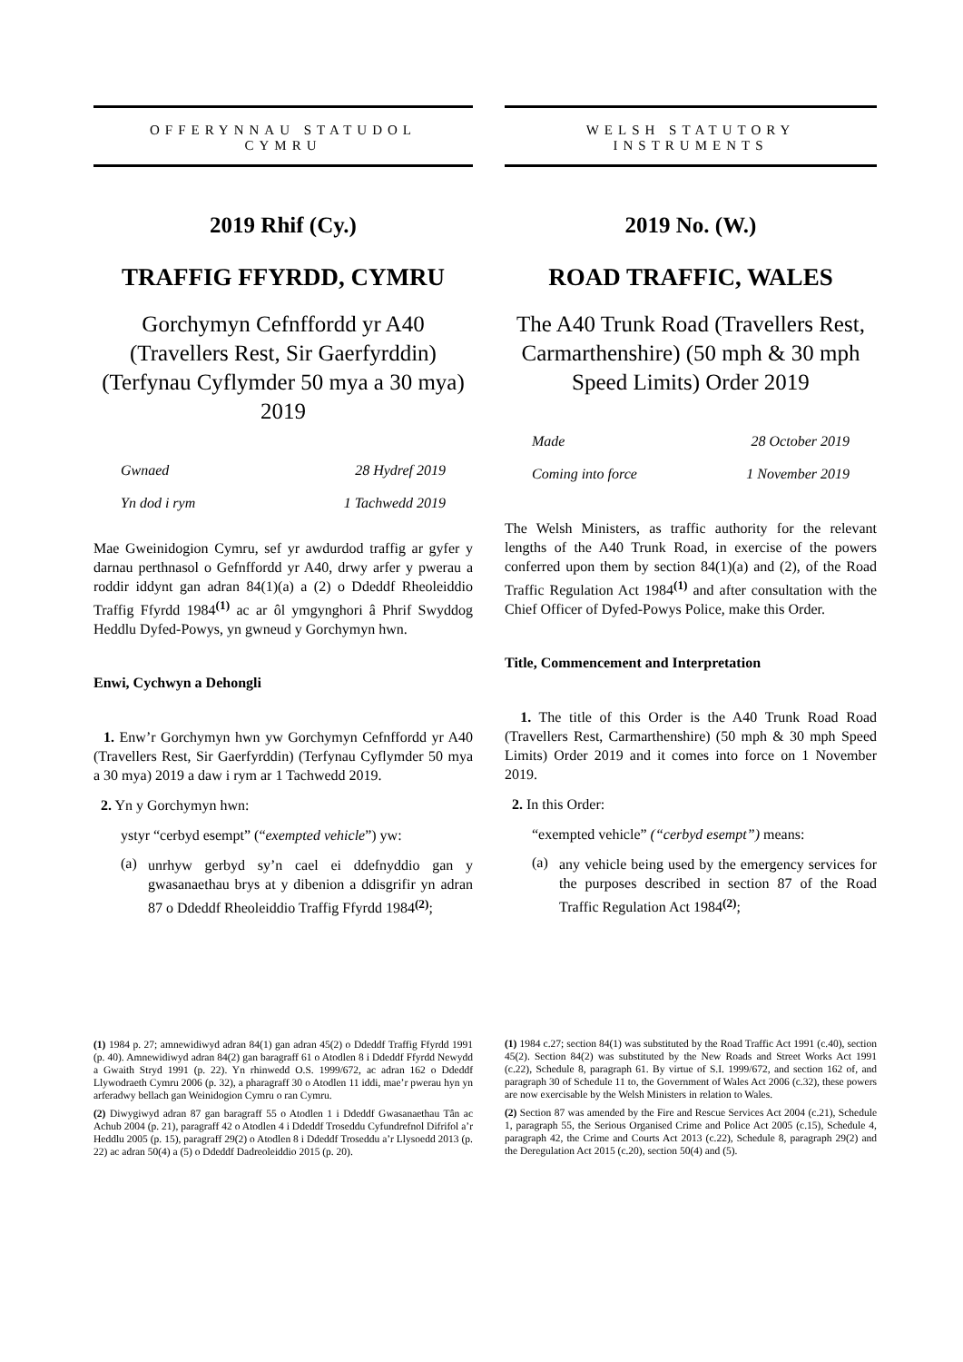OFFERYNNAU STATUDOL
CYMRU
2019 Rhif (Cy.)
TRAFFIG FFYRDD, CYMRU
Gorchymyn Cefnffordd yr A40 (Travellers Rest, Sir Gaerfyrddin) (Terfynau Cyflymder 50 mya a 30 mya) 2019
Gwnaed 28 Hydref 2019
Yn dod i rym 1 Tachwedd 2019
Mae Gweinidogion Cymru, sef yr awdurdod traffig ar gyfer y darnau perthnasol o Gefnffordd yr A40, drwy arfer y pwerau a roddir iddynt gan adran 84(1)(a) a (2) o Ddeddf Rheoleiddio Traffig Ffyrdd 1984<sup>(1)</sup> ac ar ôl ymgynghori â Phrif Swyddog Heddlu Dyfed-Powys, yn gwneud y Gorchymyn hwn.
Enwi, Cychwyn a Dehongli
1. Enw’r Gorchymyn hwn yw Gorchymyn Cefnffordd yr A40 (Travellers Rest, Sir Gaerfyrddin) (Terfynau Cyflymder 50 mya a 30 mya) 2019 a daw i rym ar 1 Tachwedd 2019.
2. Yn y Gorchymyn hwn:
ystyr “cerbyd esempt” (“exempted vehicle”) yw:
(a)
unrhyw gerbyd sy’n cael ei ddefnyddio gan y gwasanaethau brys at y dibenion a ddisgrifir yn adran 87 o Ddeddf Rheoleiddio Traffig Ffyrdd 1984<sup>(2)</sup>;
(1) 1984 p. 27; amnewidiwyd adran 84(1) gan adran 45(2) o Ddeddf Traffig Ffyrdd 1991 (p. 40). Amnewidiwyd adran 84(2) gan baragraff 61 o Atodlen 8 i Ddeddf Ffyrdd Newydd a Gwaith Stryd 1991 (p. 22). Yn rhinwedd O.S. 1999/672, ac adran 162 o Ddeddf Llywodraeth Cymru 2006 (p. 32), a pharagraff 30 o Atodlen 11 iddi, mae’r pwerau hyn yn arferadwy bellach gan Weinidogion Cymru o ran Cymru.
(2) Diwygiwyd adran 87 gan baragraff 55 o Atodlen 1 i Ddeddf Gwasanaethau Tân ac Achub 2004 (p. 21), paragraff 42 o Atodlen 4 i Ddeddf Troseddu Cyfundrefnol Difrifol a’r Heddlu 2005 (p. 15), paragraff 29(2) o Atodlen 8 i Ddeddf Troseddu a’r Llysoedd 2013 (p. 22) ac adran 50(4) a (5) o Ddeddf Dadreoleiddio 2015 (p. 20).
WELSH STATUTORY
INSTRUMENTS
2019 No. (W.)
ROAD TRAFFIC, WALES
The A40 Trunk Road (Travellers Rest, Carmarthenshire) (50 mph & 30 mph Speed Limits) Order 2019
Made 28 October 2019
Coming into force 1 November 2019
The Welsh Ministers, as traffic authority for the relevant lengths of the A40 Trunk Road, in exercise of the powers conferred upon them by section 84(1)(a) and (2), of the Road Traffic Regulation Act 1984<sup>(1)</sup> and after consultation with the Chief Officer of Dyfed-Powys Police, make this Order.
Title, Commencement and Interpretation
1. The title of this Order is the A40 Trunk Road Road (Travellers Rest, Carmarthenshire) (50 mph & 30 mph Speed Limits) Order 2019 and it comes into force on 1 November 2019.
2. In this Order:
“exempted vehicle” (“cerbyd esempt”) means:
(a)
any vehicle being used by the emergency services for the purposes described in section 87 of the Road Traffic Regulation Act 1984<sup>(2)</sup>;
(1) 1984 c.27; section 84(1) was substituted by the Road Traffic Act 1991 (c.40), section 45(2). Section 84(2) was substituted by the New Roads and Street Works Act 1991 (c.22), Schedule 8, paragraph 61. By virtue of S.I. 1999/672, and section 162 of, and paragraph 30 of Schedule 11 to, the Government of Wales Act 2006 (c.32), these powers are now exercisable by the Welsh Ministers in relation to Wales.
(2) Section 87 was amended by the Fire and Rescue Services Act 2004 (c.21), Schedule 1, paragraph 55, the Serious Organised Crime and Police Act 2005 (c.15), Schedule 4, paragraph 42, the Crime and Courts Act 2013 (c.22), Schedule 8, paragraph 29(2) and the Deregulation Act 2015 (c.20), section 50(4) and (5).